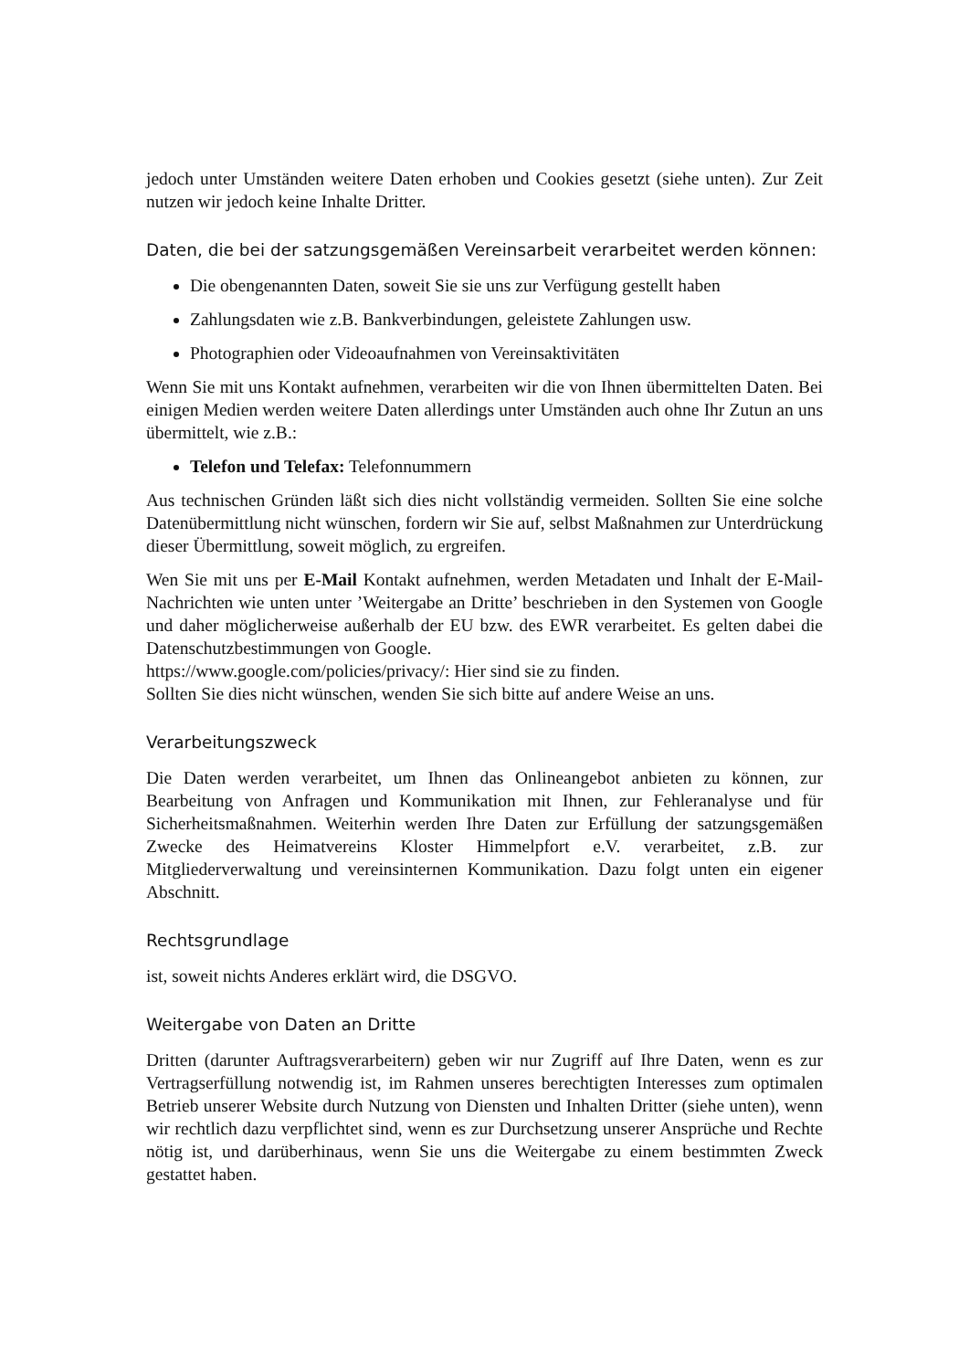jedoch unter Umständen weitere Daten erhoben und Cookies gesetzt (siehe unten). Zur Zeit nutzen wir jedoch keine Inhalte Dritter.
Daten, die bei der satzungsgemäßen Vereinsarbeit verarbeitet werden können:
Die obengenannten Daten, soweit Sie sie uns zur Verfügung gestellt haben
Zahlungsdaten wie z.B. Bankverbindungen, geleistete Zahlungen usw.
Photographien oder Videoaufnahmen von Vereinsaktivitäten
Wenn Sie mit uns Kontakt aufnehmen, verarbeiten wir die von Ihnen übermittelten Daten. Bei einigen Medien werden weitere Daten allerdings unter Umständen auch ohne Ihr Zutun an uns übermittelt, wie z.B.:
Telefon und Telefax: Telefonnummern
Aus technischen Gründen läßt sich dies nicht vollständig vermeiden. Sollten Sie eine solche Datenübermittlung nicht wünschen, fordern wir Sie auf, selbst Maßnahmen zur Unterdrückung dieser Übermittlung, soweit möglich, zu ergreifen.
Wen Sie mit uns per E-Mail Kontakt aufnehmen, werden Metadaten und Inhalt der E-Mail-Nachrichten wie unten unter ’Weitergabe an Dritte’ beschrieben in den Systemen von Google und daher möglicherweise außerhalb der EU bzw. des EWR verarbeitet. Es gelten dabei die Datenschutzbestimmungen von Google.
https://www.google.com/policies/privacy/: Hier sind sie zu finden.
Sollten Sie dies nicht wünschen, wenden Sie sich bitte auf andere Weise an uns.
Verarbeitungszweck
Die Daten werden verarbeitet, um Ihnen das Onlineangebot anbieten zu können, zur Bearbeitung von Anfragen und Kommunikation mit Ihnen, zur Fehleranalyse und für Sicherheitsmaßnahmen. Weiterhin werden Ihre Daten zur Erfüllung der satzungsgemäßen Zwecke des Heimatvereins Kloster Himmelpfort e.V. verarbeitet, z.B. zur Mitgliederverwaltung und vereinsinternen Kommunikation. Dazu folgt unten ein eigener Abschnitt.
Rechtsgrundlage
ist, soweit nichts Anderes erklärt wird, die DSGVO.
Weitergabe von Daten an Dritte
Dritten (darunter Auftragsverarbeitern) geben wir nur Zugriff auf Ihre Daten, wenn es zur Vertragserfüllung notwendig ist, im Rahmen unseres berechtigten Interesses zum optimalen Betrieb unserer Website durch Nutzung von Diensten und Inhalten Dritter (siehe unten), wenn wir rechtlich dazu verpflichtet sind, wenn es zur Durchsetzung unserer Ansprüche und Rechte nötig ist, und darüberhinaus, wenn Sie uns die Weitergabe zu einem bestimmten Zweck gestattet haben.